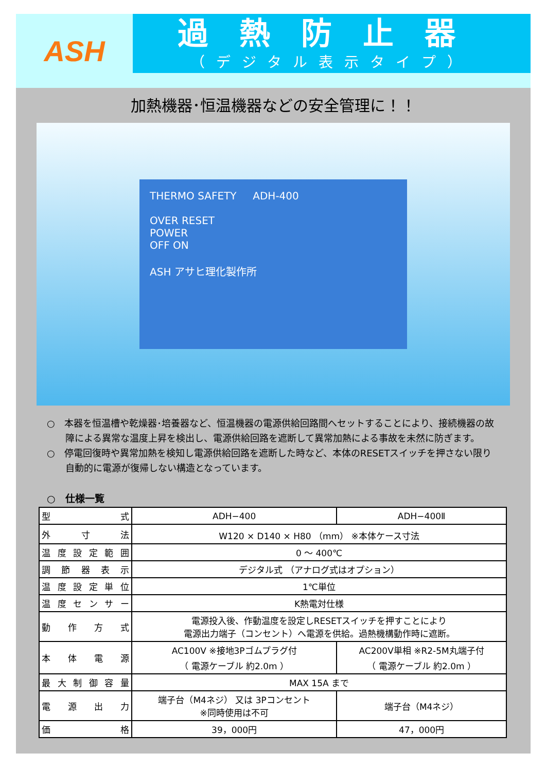ASH
過熱防止器
（デジタル表示タイプ）
加熱機器･恒温機器などの安全管理に！！
THERMO SAFETY ADH-400
OVER RESET
POWER
OFF ON
ASH アサヒ理化製作所
○　本器を恒温槽や乾燥器･培養器など、恒温機器の電源供給回路間へセットすることにより、接続機器の故障による異常な温度上昇を検出し、電源供給回路を遮断して異常加熱による事故を未然に防ぎます。
○　停電回復時や異常加熱を検知し電源供給回路を遮断した時など、本体のRESETスイッチを押さない限り自動的に電源が復帰しない構造となっています。
○　仕様一覧
| 型式 | ADH−400 | ADH−400Ⅱ |
| 外寸法 | W120 × D140 × H80 （mm） ※本体ケース寸法 | |
| 温度設定範囲 | 0 ～ 400℃ | |
| 調節器表示 | デジタル式 （アナログ式はオプション） | |
| 温度設定単位 | 1℃単位 | |
| 温度センサー | K熱電対仕様 | |
| 動作方式 | 電源投入後、作動温度を設定しRESETスイッチを押すことにより 電源出力端子（コンセント）へ電源を供給。過熱機構動作時に遮断。 | |
| 本体電源 | AC100V ※接地3Pゴムプラグ付 （ 電源ケーブル 約2.0m ） | AC200V単相 ※R2-5M丸端子付 （ 電源ケーブル 約2.0m ） |
| 最大制御容量 | MAX 15A まで | |
| 電源出力 | 端子台（M4ネジ） 又は 3Pコンセント ※同時使用は不可 | 端子台（M4ネジ） |
| 価格 | 39，000円 | 47，000円 |